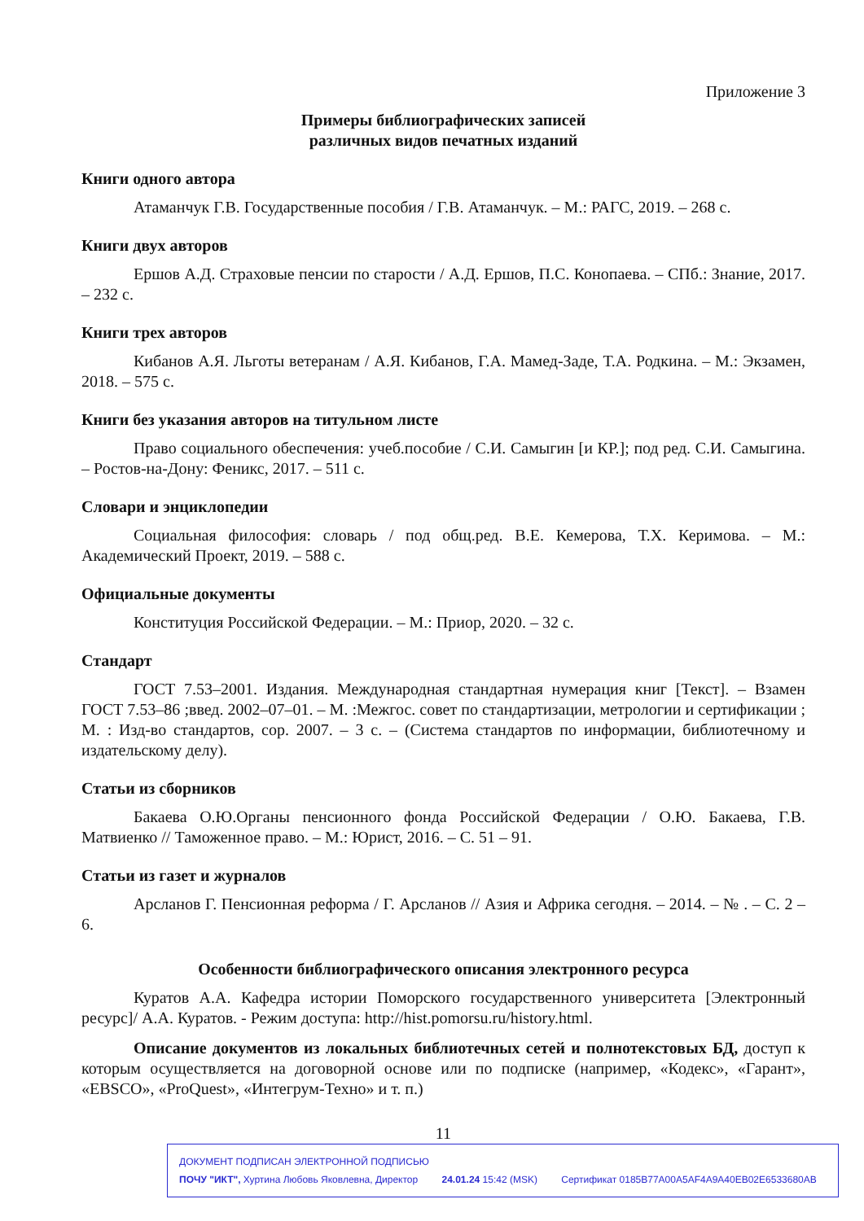Приложение 3
Примеры библиографических записей
различных видов печатных изданий
Книги одного автора
Атаманчук Г.В. Государственные пособия / Г.В. Атаманчук. – М.: РАГС, 2019. – 268 с.
Книги двух авторов
Ершов А.Д. Страховые пенсии по старости / А.Д. Ершов, П.С. Конопаева. – СПб.: Знание, 2017. – 232 с.
Книги трех авторов
Кибанов А.Я. Льготы ветеранам / А.Я. Кибанов, Г.А. Мамед-Заде, Т.А. Родкина. – М.: Экзамен, 2018. – 575 с.
Книги без указания авторов на титульном листе
Право социального обеспечения: учеб.пособие / С.И. Самыгин [и КР.]; под ред. С.И. Самыгина. – Ростов-на-Дону: Феникс, 2017. – 511 с.
Словари и энциклопедии
Социальная философия: словарь / под общ.ред. В.Е. Кемерова, Т.Х. Керимова. – М.: Академический Проект, 2019. – 588 с.
Официальные документы
Конституция Российской Федерации. – М.: Приор, 2020. – 32 с.
Стандарт
ГОСТ 7.53–2001. Издания. Международная стандартная нумерация книг [Текст]. – Взамен ГОСТ 7.53–86 ;введ. 2002–07–01. – М. :Межгос. совет по стандартизации, метрологии и сертификации ; М. : Изд-во стандартов, сор. 2007. – 3 с. – (Система стандартов по информации, библиотечному и издательскому делу).
Статьи из сборников
Бакаева О.Ю.Органы пенсионного фонда Российской Федерации / О.Ю. Бакаева, Г.В. Матвиенко // Таможенное право. – М.: Юрист, 2016. – С. 51 – 91.
Статьи из газет и журналов
Арсланов Г. Пенсионная реформа / Г. Арсланов // Азия и Африка сегодня. – 2014. – № . – С. 2 – 6.
Особенности библиографического описания электронного ресурса
Куратов А.А. Кафедра истории Поморского государственного университета [Электронный ресурс]/ А.А. Куратов. - Режим доступа: http://hist.pomorsu.ru/history.html.
Описание документов из локальных библиотечных сетей и полнотекстовых БД, доступ к которым осуществляется на договорной основе или по подписке (например, «Кодекс», «Гарант», «EBSCO», «ProQuest», «Интегрум-Техно» и т. п.)
11
ДОКУМЕНТ ПОДПИСАН ЭЛЕКТРОННОЙ ПОДПИСЬЮ
ПОЧУ "ИКТ", Хуртина Любовь Яковлевна, Директор 24.01.24 15:42 (MSK) Сертификат 0185B77A00A5AF4A9A40EB02E6533680AB